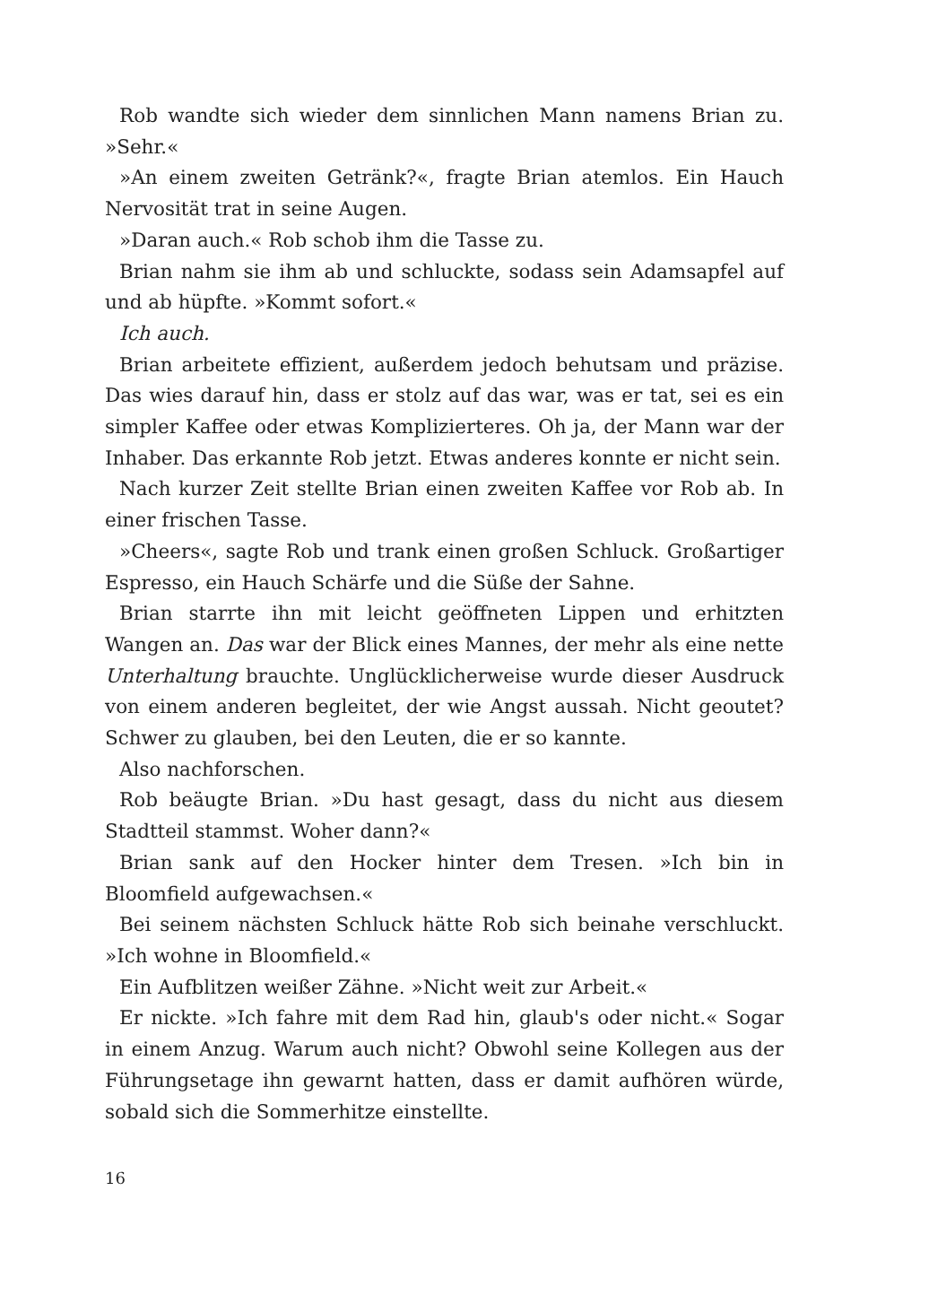Rob wandte sich wieder dem sinnlichen Mann namens Brian zu. »Sehr.«
»An einem zweiten Getränk?«, fragte Brian atemlos. Ein Hauch Nervosität trat in seine Augen.
»Daran auch.« Rob schob ihm die Tasse zu.
Brian nahm sie ihm ab und schluckte, sodass sein Adamsapfel auf und ab hüpfte. »Kommt sofort.«
Ich auch.
Brian arbeitete effizient, außerdem jedoch behutsam und präzise. Das wies darauf hin, dass er stolz auf das war, was er tat, sei es ein simpler Kaffee oder etwas Komplizierteres. Oh ja, der Mann war der Inhaber. Das erkannte Rob jetzt. Etwas anderes konnte er nicht sein.
Nach kurzer Zeit stellte Brian einen zweiten Kaffee vor Rob ab. In einer frischen Tasse.
»Cheers«, sagte Rob und trank einen großen Schluck. Großartiger Espresso, ein Hauch Schärfe und die Süße der Sahne.
Brian starrte ihn mit leicht geöffneten Lippen und erhitzten Wangen an. Das war der Blick eines Mannes, der mehr als eine nette Unterhaltung brauchte. Unglücklicherweise wurde dieser Ausdruck von einem anderen begleitet, der wie Angst aussah. Nicht geoutet? Schwer zu glauben, bei den Leuten, die er so kannte.
Also nachforschen.
Rob beäugte Brian. »Du hast gesagt, dass du nicht aus diesem Stadtteil stammst. Woher dann?«
Brian sank auf den Hocker hinter dem Tresen. »Ich bin in Bloomfield aufgewachsen.«
Bei seinem nächsten Schluck hätte Rob sich beinahe verschluckt. »Ich wohne in Bloomfield.«
Ein Aufblitzen weißer Zähne. »Nicht weit zur Arbeit.«
Er nickte. »Ich fahre mit dem Rad hin, glaub's oder nicht.« Sogar in einem Anzug. Warum auch nicht? Obwohl seine Kollegen aus der Führungsetage ihn gewarnt hatten, dass er damit aufhören würde, sobald sich die Sommerhitze einstellte.
16